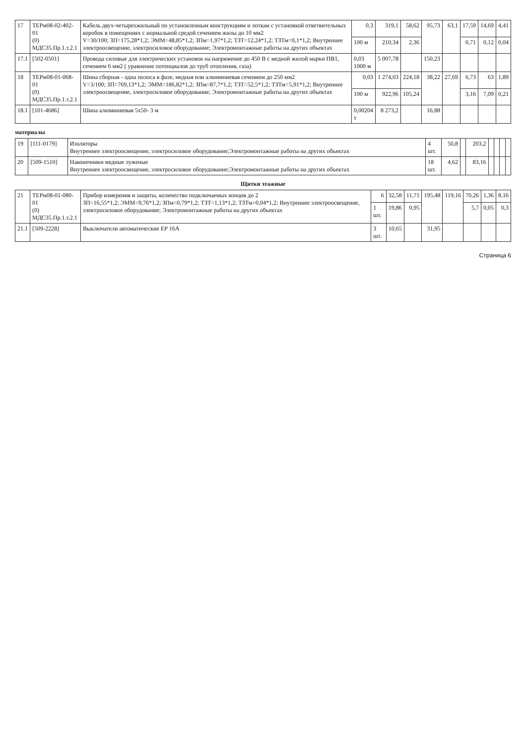| 17 | ТЕРм08-02-402-01 (0) МДС35.Пр.1.т.2.1 | Кабель двух-четырехжильный по установленным конструкциям и лоткам с установкой ответвительных коробок в помещениях с нормальной средой сечением жилы до 10 мм2 V=30/100; ЗП=175,28*1,2; ЭММ=48,85*1,2; ЗПм=1,97*1,2; ТЗТ=12,24*1,2; ТЗТм=0,1*1,2; Внутреннее электроосвещение, электросиловое оборудование; Электромонтажные работы на других объектах | 0,3 | 319,1 | 58,62 | 95,73 | 63,1 | 17,59 | 14,69 | 4,41 |
| | | | 100 м | 210,34 | 2,36 | | | 0,71 | 0,12 | 0,04 |
| 17.1 | [502-0501] | Провода силовые для электрических установок на напряжение до 450 В с медной жилой марки ПВ1, сечением 6 мм2 ( уравнение потенциалов до труб отопления, газа) | 0,03 1000 м | 5 007,78 | | 150,23 | | | | |
| 18 | ТЕРм08-01-068-01 (0) МДС35.Пр.1.т.2.1 | Шина сборная - одна полоса в фазе, медная или алюминиевая сечением до 250 мм2 V=3/100; ЗП=769,13*1,2; ЭММ=186,82*1,2; ЗПм=87,7*1,2; ТЗТ=52,5*1,2; ТЗТм=5,91*1,2; Внутреннее электроосвещение, электросиловое оборудование; Электромонтажные работы на других объектах | 0,03 | 1 274,03 | 224,18 | 38,22 | 27,69 | 6,73 | 63 | 1,89 |
| | | | 100 м | 922,96 | 105,24 | | | 3,16 | 7,09 | 0,21 |
| 18.1 | [101-4686] | Шина алюминиевая 5х50- 3 м | 0,00204 т | 8 273,2 | | 16,88 | | | | |
материалы
| 19 | [111-0179] | Изоляторы Внутреннее электроосвещение, электросиловое оборудование;Электромонтажные работы на других объектах | 4 шт. | 50,8 | | 203,2 | | | | |
| 20 | [509-1510] | Наконечники медные луженые Внутреннее электроосвещение, электросиловое оборудование;Электромонтажные работы на других объектах | 18 шт. | 4,62 | | 83,16 | | | | |
Щитки этажные
| 21 | ТЕРм08-01-080-01 (0) МДС35.Пр.1.т.2.1 | Прибор измерения и защиты, количество подключаемых концов до 2 ЗП=16,55*1,2; ЭММ=9,76*1,2; ЗПм=0,79*1,2; ТЗТ=1,13*1,2; ТЗТм=0,04*1,2; Внутреннее электроосвещение, электросиловое оборудование; Электромонтажные работы на других объектах | 6 | 32,58 | 11,71 | 195,48 | 119,16 | 70,26 | 1,36 | 8,16 |
| | | | 1 шт. | 19,86 | 0,95 | | | 5,7 | 0,05 | 0,3 |
| 21.1 | [509-2228] | Выключатели автоматические ЕР 16А | 3 шт. | 10,65 | | 31,95 | | | | |
Страница 6